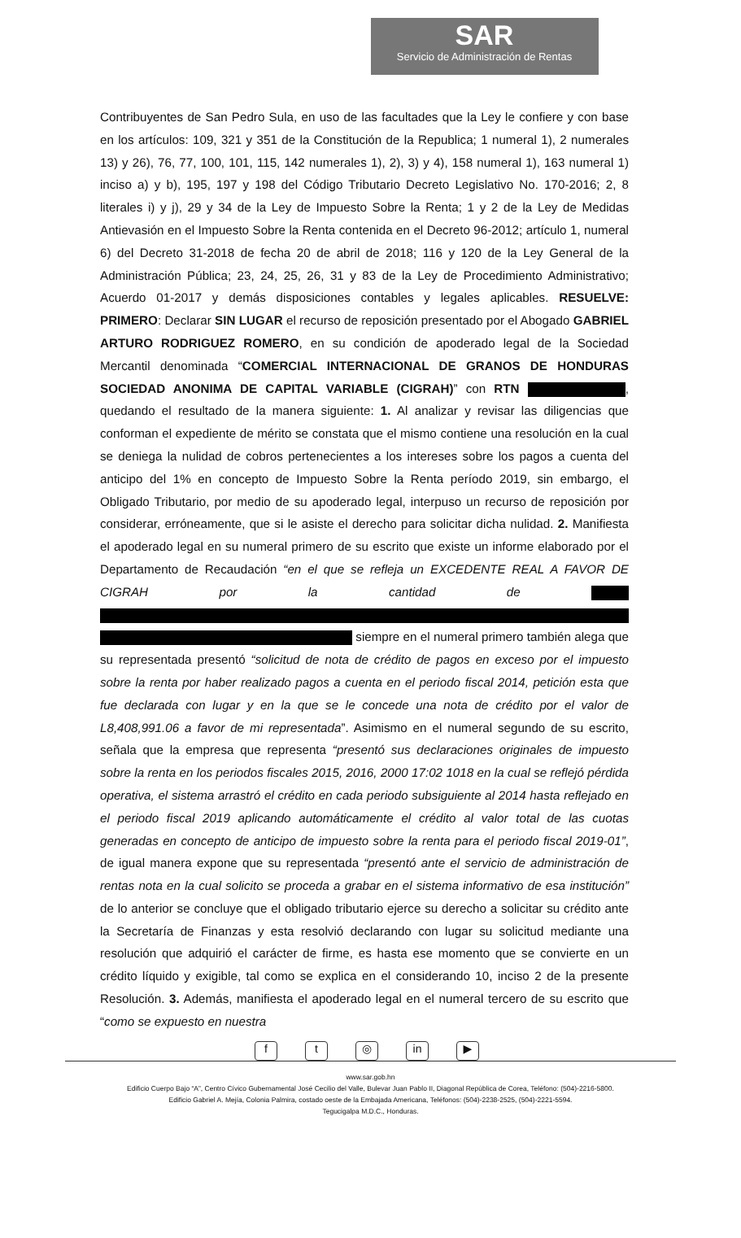SAR
Servicio de Administración de Rentas
Contribuyentes de San Pedro Sula, en uso de las facultades que la Ley le confiere y con base en los artículos: 109, 321 y 351 de la Constitución de la Republica; 1 numeral 1), 2 numerales 13) y 26), 76, 77, 100, 101, 115, 142 numerales 1), 2), 3) y 4), 158 numeral 1), 163 numeral 1) inciso a) y b), 195, 197 y 198 del Código Tributario Decreto Legislativo No. 170-2016; 2, 8 literales i) y j), 29 y 34 de la Ley de Impuesto Sobre la Renta; 1 y 2 de la Ley de Medidas Antievasión en el Impuesto Sobre la Renta contenida en el Decreto 96-2012; artículo 1, numeral 6) del Decreto 31-2018 de fecha 20 de abril de 2018; 116 y 120 de la Ley General de la Administración Pública; 23, 24, 25, 26, 31 y 83 de la Ley de Procedimiento Administrativo; Acuerdo 01-2017 y demás disposiciones contables y legales aplicables. RESUELVE: PRIMERO: Declarar SIN LUGAR el recurso de reposición presentado por el Abogado GABRIEL ARTURO RODRIGUEZ ROMERO, en su condición de apoderado legal de la Sociedad Mercantil denominada “COMERCIAL INTERNACIONAL DE GRANOS DE HONDURAS SOCIEDAD ANONIMA DE CAPITAL VARIABLE (CIGRAH)” con RTN , quedando el resultado de la manera siguiente: 1. Al analizar y revisar las diligencias que conforman el expediente de mérito se constata que el mismo contiene una resolución en la cual se deniega la nulidad de cobros pertenecientes a los intereses sobre los pagos a cuenta del anticipo del 1% en concepto de Impuesto Sobre la Renta período 2019, sin embargo, el Obligado Tributario, por medio de su apoderado legal, interpuso un recurso de reposición por considerar, erróneamente, que si le asiste el derecho para solicitar dicha nulidad. 2. Manifiesta el apoderado legal en su numeral primero de su escrito que existe un informe elaborado por el Departamento de Recaudación “en el que se refleja un EXCEDENTE REAL A FAVOR DE CIGRAH por la cantidad de siempre en el numeral primero también alega que su representada presentó “solicitud de nota de crédito de pagos en exceso por el impuesto sobre la renta por haber realizado pagos a cuenta en el periodo fiscal 2014, petición esta que fue declarada con lugar y en la que se le concede una nota de crédito por el valor de L8,408,991.06 a favor de mi representada”. Asimismo en el numeral segundo de su escrito, señala que la empresa que representa “presentó sus declaraciones originales de impuesto sobre la renta en los periodos fiscales 2015, 2016, 2000 17:02 1018 en la cual se reflejó pérdida operativa, el sistema arrastró el crédito en cada periodo subsiguiente al 2014 hasta reflejado en el periodo fiscal 2019 aplicando automáticamente el crédito al valor total de las cuotas generadas en concepto de anticipo de impuesto sobre la renta para el periodo fiscal 2019-01”, de igual manera expone que su representada “presentó ante el servicio de administración de rentas nota en la cual solicito se proceda a grabar en el sistema informativo de esa institución” de lo anterior se concluye que el obligado tributario ejerce su derecho a solicitar su crédito ante la Secretaría de Finanzas y esta resolvió declarando con lugar su solicitud mediante una resolución que adquirió el carácter de firme, es hasta ese momento que se convierte en un crédito líquido y exigible, tal como se explica en el considerando 10, inciso 2 de la presente Resolución. 3. Además, manifiesta el apoderado legal en el numeral tercero de su escrito que “como se expuesto en nuestra
f t ◎ in ▶
www.sar.gob.hn
Edificio Cuerpo Bajo “A”, Centro Cívico Gubernamental José Cecilio del Valle, Bulevar Juan Pablo II, Diagonal República de Corea, Teléfono: (504)-2216-5800.
Edificio Gabriel A. Mejía, Colonia Palmira, costado oeste de la Embajada Americana, Teléfonos: (504)-2238-2525, (504)-2221-5594.
Tegucigalpa M.D.C., Honduras.